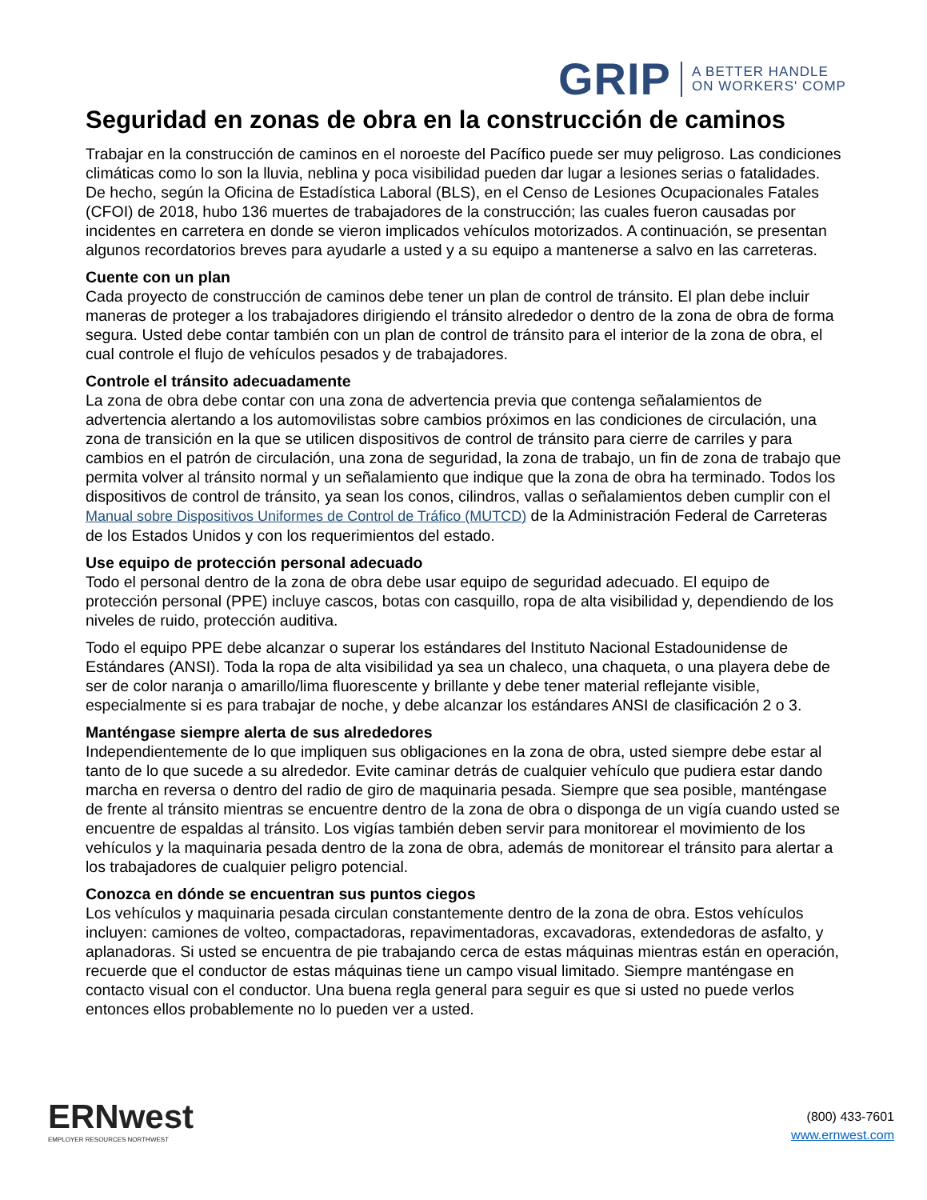GRIP A BETTER HANDLE
ON WORKERS' COMP
Seguridad en zonas de obra en la construcción de caminos
Trabajar en la construcción de caminos en el noroeste del Pacífico puede ser muy peligroso. Las condiciones climáticas como lo son la lluvia, neblina y poca visibilidad pueden dar lugar a lesiones serias o fatalidades. De hecho, según la Oficina de Estadística Laboral (BLS), en el Censo de Lesiones Ocupacionales Fatales (CFOI) de 2018, hubo 136 muertes de trabajadores de la construcción; las cuales fueron causadas por incidentes en carretera en donde se vieron implicados vehículos motorizados. A continuación, se presentan algunos recordatorios breves para ayudarle a usted y a su equipo a mantenerse a salvo en las carreteras.
Cuente con un plan
Cada proyecto de construcción de caminos debe tener un plan de control de tránsito. El plan debe incluir maneras de proteger a los trabajadores dirigiendo el tránsito alrededor o dentro de la zona de obra de forma segura. Usted debe contar también con un plan de control de tránsito para el interior de la zona de obra, el cual controle el flujo de vehículos pesados y de trabajadores.
Controle el tránsito adecuadamente
La zona de obra debe contar con una zona de advertencia previa que contenga señalamientos de advertencia alertando a los automovilistas sobre cambios próximos en las condiciones de circulación, una zona de transición en la que se utilicen dispositivos de control de tránsito para cierre de carriles y para cambios en el patrón de circulación, una zona de seguridad, la zona de trabajo, un fin de zona de trabajo que permita volver al tránsito normal y un señalamiento que indique que la zona de obra ha terminado. Todos los dispositivos de control de tránsito, ya sean los conos, cilindros, vallas o señalamientos deben cumplir con el Manual sobre Dispositivos Uniformes de Control de Tráfico (MUTCD) de la Administración Federal de Carreteras de los Estados Unidos y con los requerimientos del estado.
Use equipo de protección personal adecuado
Todo el personal dentro de la zona de obra debe usar equipo de seguridad adecuado. El equipo de protección personal (PPE) incluye cascos, botas con casquillo, ropa de alta visibilidad y, dependiendo de los niveles de ruido, protección auditiva.
Todo el equipo PPE debe alcanzar o superar los estándares del Instituto Nacional Estadounidense de Estándares (ANSI). Toda la ropa de alta visibilidad ya sea un chaleco, una chaqueta, o una playera debe de ser de color naranja o amarillo/lima fluorescente y brillante y debe tener material reflejante visible, especialmente si es para trabajar de noche, y debe alcanzar los estándares ANSI de clasificación 2 o 3.
Manténgase siempre alerta de sus alrededores
Independientemente de lo que impliquen sus obligaciones en la zona de obra, usted siempre debe estar al tanto de lo que sucede a su alrededor. Evite caminar detrás de cualquier vehículo que pudiera estar dando marcha en reversa o dentro del radio de giro de maquinaria pesada. Siempre que sea posible, manténgase de frente al tránsito mientras se encuentre dentro de la zona de obra o disponga de un vigía cuando usted se encuentre de espaldas al tránsito. Los vigías también deben servir para monitorear el movimiento de los vehículos y la maquinaria pesada dentro de la zona de obra, además de monitorear el tránsito para alertar a los trabajadores de cualquier peligro potencial.
Conozca en dónde se encuentran sus puntos ciegos
Los vehículos y maquinaria pesada circulan constantemente dentro de la zona de obra. Estos vehículos incluyen: camiones de volteo, compactadoras, repavimentadoras, excavadoras, extendedoras de asfalto, y aplanadoras. Si usted se encuentra de pie trabajando cerca de estas máquinas mientras están en operación, recuerde que el conductor de estas máquinas tiene un campo visual limitado. Siempre manténgase en contacto visual con el conductor. Una buena regla general para seguir es que si usted no puede verlos entonces ellos probablemente no lo pueden ver a usted.
ERNwest
EMPLOYER RESOURCES NORTHWEST
(800) 433-7601
www.ernwest.com